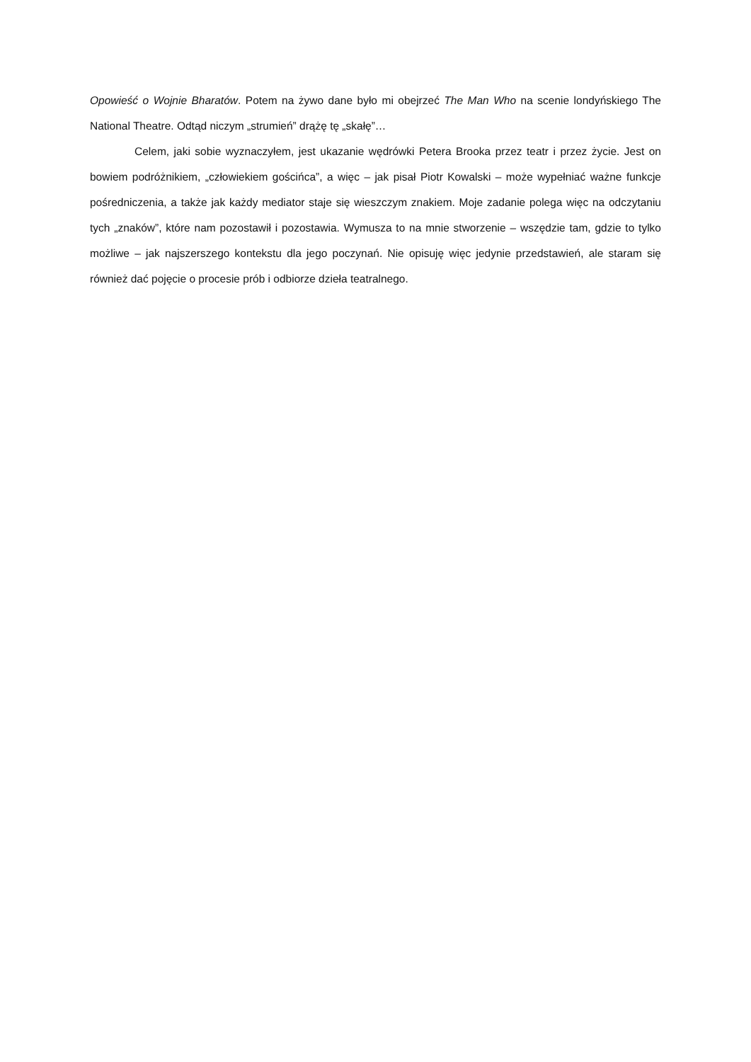Opowieść o Wojnie Bharatów. Potem na żywo dane było mi obejrzeć The Man Who na scenie londyńskiego The National Theatre. Odtąd niczym „strumień” drążę tę „skałę”…
Celem, jaki sobie wyznaczyłem, jest ukazanie wędrówki Petera Brooka przez teatr i przez życie. Jest on bowiem podróżnikiem, „człowiekiem gościńca”, a więc – jak pisał Piotr Kowalski – może wypełniać ważne funkcje pośredniczenia, a także jak każdy mediator staje się wieszczym znakiem. Moje zadanie polega więc na odczytaniu tych „znaków”, które nam pozostawił i pozostawia. Wymusza to na mnie stworzenie – wszędzie tam, gdzie to tylko możliwe – jak najszerszego kontekstu dla jego poczynań. Nie opisuję więc jedynie przedstawień, ale staram się również dać pojęcie o procesie prób i odbiorze dzieła teatralnego.